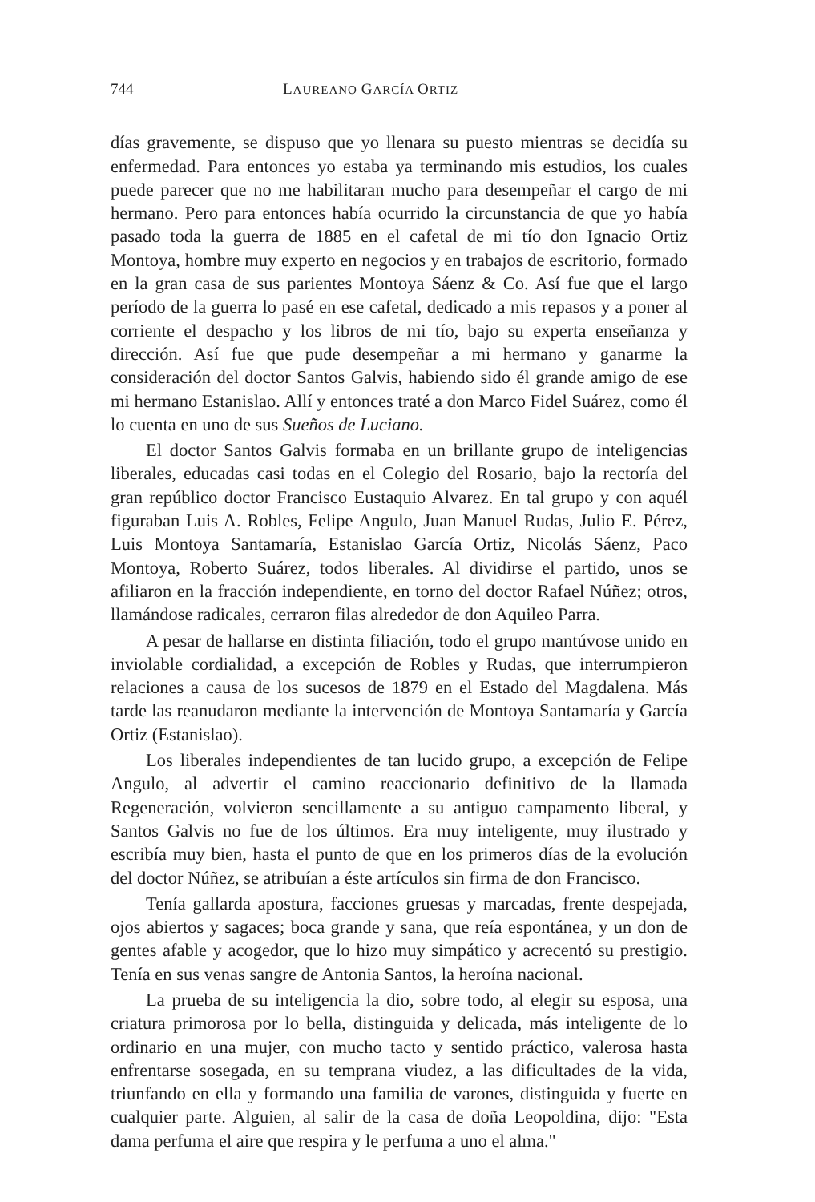744 LAUREANO GARCÍA ORTIZ
días gravemente, se dispuso que yo llenara su puesto mientras se decidía su enfermedad. Para entonces yo estaba ya terminando mis estudios, los cuales puede parecer que no me habilitaran mucho para desempeñar el cargo de mi hermano. Pero para entonces había ocurrido la circunstancia de que yo había pasado toda la guerra de 1885 en el cafetal de mi tío don Ignacio Ortiz Montoya, hombre muy experto en negocios y en trabajos de escritorio, formado en la gran casa de sus parientes Montoya Sáenz & Co. Así fue que el largo período de la guerra lo pasé en ese cafetal, dedicado a mis repasos y a poner al corriente el despacho y los libros de mi tío, bajo su experta enseñanza y dirección. Así fue que pude desempeñar a mi hermano y ganarme la consideración del doctor Santos Galvis, habiendo sido él grande amigo de ese mi hermano Estanislao. Allí y entonces traté a don Marco Fidel Suárez, como él lo cuenta en uno de sus Sueños de Luciano.
El doctor Santos Galvis formaba en un brillante grupo de inteligencias liberales, educadas casi todas en el Colegio del Rosario, bajo la rectoría del gran repúblico doctor Francisco Eustaquio Alvarez. En tal grupo y con aquél figuraban Luis A. Robles, Felipe Angulo, Juan Manuel Rudas, Julio E. Pérez, Luis Montoya Santamaría, Estanislao García Ortiz, Nicolás Sáenz, Paco Montoya, Roberto Suárez, todos liberales. Al dividirse el partido, unos se afiliaron en la fracción independiente, en torno del doctor Rafael Núñez; otros, llamándose radicales, cerraron filas alrededor de don Aquileo Parra.
A pesar de hallarse en distinta filiación, todo el grupo mantúvose unido en inviolable cordialidad, a excepción de Robles y Rudas, que interrumpieron relaciones a causa de los sucesos de 1879 en el Estado del Magdalena. Más tarde las reanudaron mediante la intervención de Montoya Santamaría y García Ortiz (Estanislao).
Los liberales independientes de tan lucido grupo, a excepción de Felipe Angulo, al advertir el camino reaccionario definitivo de la llamada Regeneración, volvieron sencillamente a su antiguo campamento liberal, y Santos Galvis no fue de los últimos. Era muy inteligente, muy ilustrado y escribía muy bien, hasta el punto de que en los primeros días de la evolución del doctor Núñez, se atribuían a éste artículos sin firma de don Francisco.
Tenía gallarda apostura, facciones gruesas y marcadas, frente despejada, ojos abiertos y sagaces; boca grande y sana, que reía espontánea, y un don de gentes afable y acogedor, que lo hizo muy simpático y acrecentó su prestigio. Tenía en sus venas sangre de Antonia Santos, la heroína nacional.
La prueba de su inteligencia la dio, sobre todo, al elegir su esposa, una criatura primorosa por lo bella, distinguida y delicada, más inteligente de lo ordinario en una mujer, con mucho tacto y sentido práctico, valerosa hasta enfrentarse sosegada, en su temprana viudez, a las dificultades de la vida, triunfando en ella y formando una familia de varones, distinguida y fuerte en cualquier parte. Alguien, al salir de la casa de doña Leopoldina, dijo: "Esta dama perfuma el aire que respira y le perfuma a uno el alma."